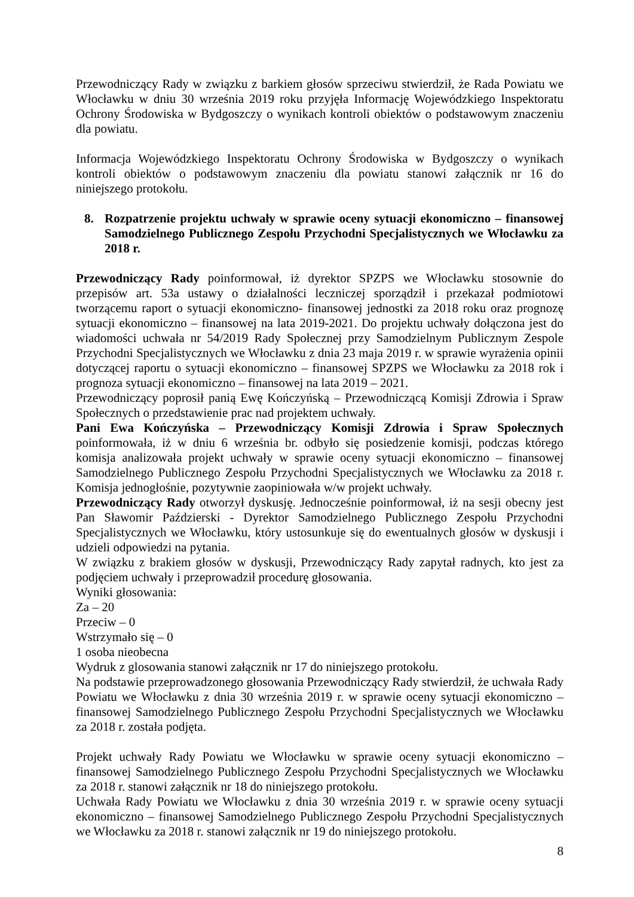Przewodniczący Rady w związku z barkiem głosów sprzeciwu stwierdził, że Rada Powiatu we Włocławku w dniu 30 września 2019 roku przyjęła Informację Wojewódzkiego Inspektoratu Ochrony Środowiska w Bydgoszczy o wynikach kontroli obiektów o podstawowym znaczeniu dla powiatu.
Informacja Wojewódzkiego Inspektoratu Ochrony Środowiska w Bydgoszczy o wynikach kontroli obiektów o podstawowym znaczeniu dla powiatu stanowi załącznik nr 16 do niniejszego protokołu.
8. Rozpatrzenie projektu uchwały w sprawie oceny sytuacji ekonomiczno – finansowej Samodzielnego Publicznego Zespołu Przychodni Specjalistycznych we Włocławku za 2018 r.
Przewodniczący Rady poinformował, iż dyrektor SPZPS we Włocławku stosownie do przepisów art. 53a ustawy o działalności leczniczej sporządził i przekazał podmiotowi tworzącemu raport o sytuacji ekonomiczno- finansowej jednostki za 2018 roku oraz prognozę sytuacji ekonomiczno – finansowej na lata 2019-2021. Do projektu uchwały dołączona jest do wiadomości uchwała nr 54/2019 Rady Społecznej przy Samodzielnym Publicznym Zespole Przychodni Specjalistycznych we Włocławku z dnia 23 maja 2019 r. w sprawie wyrażenia opinii dotyczącej raportu o sytuacji ekonomiczno – finansowej SPZPS we Włocławku za 2018 rok i prognoza sytuacji ekonomiczno – finansowej na lata 2019 – 2021.
Przewodniczący poprosił panią Ewę Kończyńską – Przewodniczącą Komisji Zdrowia i Spraw Społecznych o przedstawienie prac nad projektem uchwały.
Pani Ewa Kończyńska – Przewodniczący Komisji Zdrowia i Spraw Społecznych poinformowała, iż w dniu 6 września br. odbyło się posiedzenie komisji, podczas którego komisja analizowała projekt uchwały w sprawie oceny sytuacji ekonomiczno – finansowej Samodzielnego Publicznego Zespołu Przychodni Specjalistycznych we Włocławku za 2018 r. Komisja jednogłośnie, pozytywnie zaopiniowała w/w projekt uchwały.
Przewodniczący Rady otworzył dyskusję. Jednocześnie poinformował, iż na sesji obecny jest Pan Sławomir Paździerski - Dyrektor Samodzielnego Publicznego Zespołu Przychodni Specjalistycznych we Włocławku, który ustosunkuje się do ewentualnych głosów w dyskusji i udzieli odpowiedzi na pytania.
W związku z brakiem głosów w dyskusji, Przewodniczący Rady zapytał radnych, kto jest za podjęciem uchwały i przeprowadził procedurę głosowania.
Wyniki głosowania:
Za – 20
Przeciw – 0
Wstrzymało się – 0
1 osoba nieobecna
Wydruk z glosowania stanowi załącznik nr 17 do niniejszego protokołu.
Na podstawie przeprowadzonego głosowania Przewodniczący Rady stwierdził, że uchwała Rady Powiatu we Włocławku z dnia 30 września 2019 r. w sprawie oceny sytuacji ekonomiczno – finansowej Samodzielnego Publicznego Zespołu Przychodni Specjalistycznych we Włocławku za 2018 r. została podjęta.
Projekt uchwały Rady Powiatu we Włocławku w sprawie oceny sytuacji ekonomiczno – finansowej Samodzielnego Publicznego Zespołu Przychodni Specjalistycznych we Włocławku za 2018 r. stanowi załącznik nr 18 do niniejszego protokołu.
Uchwała Rady Powiatu we Włocławku z dnia 30 września 2019 r. w sprawie oceny sytuacji ekonomiczno – finansowej Samodzielnego Publicznego Zespołu Przychodni Specjalistycznych we Włocławku za 2018 r. stanowi załącznik nr 19 do niniejszego protokołu.
8